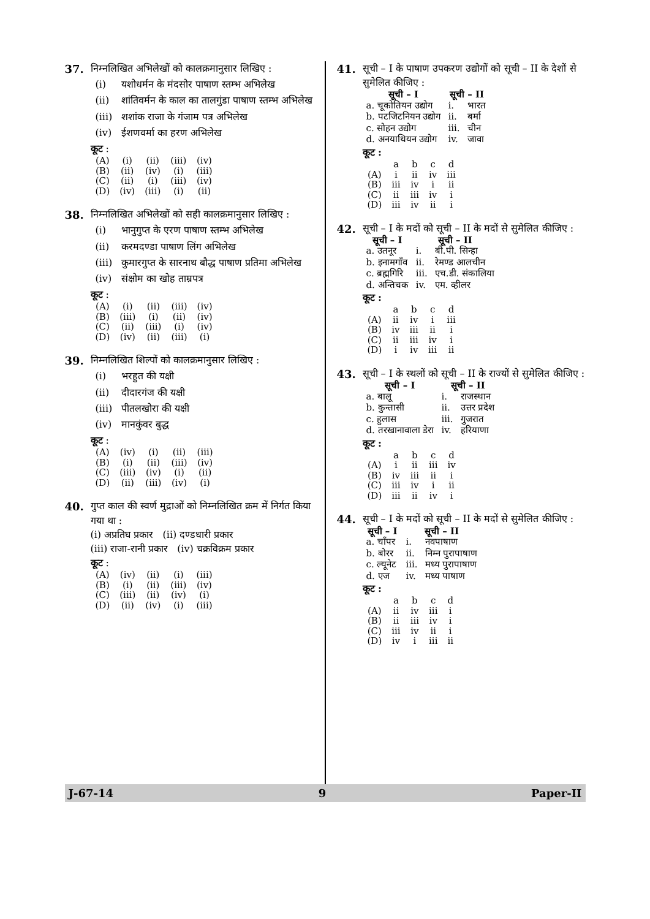37. निम्नलिखित अभिलेखों को कालक्रमानुसार लिखिए :
(i) यशोधर्मन के मंदसोर पाषाण स्तम्भ अभिलेख
(ii) शांतिवर्मन के काल का तालगुंडा पाषाण स्तम्भ अभिलेख
(iii) शशांक राजा के गंजाम पत्र अभिलेख
(iv) ईशणवर्मा का हरण अभिलेख
कूट :
| (A) | (i) | (ii) | (iii) | (iv) |
| (B) | (ii) | (iv) | (i) | (iii) |
| (C) | (ii) | (i) | (iii) | (iv) |
| (D) | (iv) | (iii) | (i) | (ii) |
38. निम्नलिखित अभिलेखों को सही कालक्रमानुसार लिखिए :
(i) भानुगुप्त के एरण पाषाण स्तम्भ अभिलेख
(ii) करमदण्डा पाषाण लिंग अभिलेख
(iii) कुमारगुप्त के सारनाथ बौद्ध पाषाण प्रतिमा अभिलेख
(iv) संक्षोम का खोह ताम्रपत्र
कूट :
| (A) | (i) | (ii) | (iii) | (iv) |
| (B) | (iii) | (i) | (ii) | (iv) |
| (C) | (ii) | (iii) | (i) | (iv) |
| (D) | (iv) | (ii) | (iii) | (i) |
39. निम्नलिखित शिल्पों को कालक्रमानुसार लिखिए :
(i) भरहुत की यक्षी
(ii) दीदारगंज की यक्षी
(iii) पीतलखोरा की यक्षी
(iv) मानकुंवर बुद्ध
कूट :
| (A) | (iv) | (i) | (ii) | (iii) |
| (B) | (i) | (ii) | (iii) | (iv) |
| (C) | (iii) | (iv) | (i) | (ii) |
| (D) | (ii) | (iii) | (iv) | (i) |
40. गुप्त काल की स्वर्ण मुद्राओं को निम्नलिखित क्रम में निर्गत किया गया था :
(i) अप्रतिघ प्रकार (ii) दण्डधारी प्रकार
(iii) राजा-रानी प्रकार (iv) चक्रविक्रम प्रकार
कूट :
| (A) | (iv) | (ii) | (i) | (iii) |
| (B) | (i) | (ii) | (iii) | (iv) |
| (C) | (iii) | (ii) | (iv) | (i) |
| (D) | (ii) | (iv) | (i) | (iii) |
41. सूची – I के पाषाण उपकरण उद्योगों को सूची – II के देशों से सुमेलित कीजिए :
| सूची – I | सूची – II | |
| --- | --- | --- |
| a. चूकोतियन उद्योग | i. | भारत |
| b. पटजिटनियन उद्योग | ii. | बर्मा |
| c. सोहन उद्योग | iii. | चीन |
| d. अनयाथियन उद्योग | iv. | जावा |
कूट :
| | a | b | c | d |
| (A) | i | ii | iv | iii |
| (B) | iii | iv | i | ii |
| (C) | ii | iii | iv | i |
| (D) | iii | iv | ii | i |
42. सूची – I के मदों को सूची – II के मदों से सुमेलित कीजिए :
| सूची – I | सूची – II | |
| --- | --- | --- |
| a. उतनूर | i. | बी.पी. सिन्हा |
| b. इनामगाँव | ii. | रेमण्ड आलचीन |
| c. ब्रह्मगिरि | iii. | एच.डी. संकालिया |
| d. अन्तिचक | iv. | एम. व्हीलर |
कूट :
| | a | b | c | d |
| (A) | ii | iv | i | iii |
| (B) | iv | iii | ii | i |
| (C) | ii | iii | iv | i |
| (D) | i | iv | iii | ii |
43. सूची – I के स्थलों को सूची – II के राज्यों से सुमेलित कीजिए :
| सूची – I | सूची – II | |
| --- | --- | --- |
| a. बालू | i. | राजस्थान |
| b. कुन्तासी | ii. | उत्तर प्रदेश |
| c. हुलास | iii. | गुजरात |
| d. तरखानावाला डेरा | iv. | हरियाणा |
कूट :
| | a | b | c | d |
| (A) | i | ii | iii | iv |
| (B) | iv | iii | ii | i |
| (C) | iii | iv | i | ii |
| (D) | iii | ii | iv | i |
44. सूची – I के मदों को सूची – II के मदों से सुमेलित कीजिए :
| सूची – I | सूची – II | |
| --- | --- | --- |
| a. चाँपर | i. | नवपाषाण |
| b. बोरर | ii. | निम्न पुरापाषाण |
| c. ल्यूनेट | iii. | मध्य पुरापाषाण |
| d. एज | iv. | मध्य पाषाण |
कूट :
| | a | b | c | d |
| (A) | ii | iv | iii | i |
| (B) | ii | iii | iv | i |
| (C) | iii | iv | ii | i |
| (D) | iv | i | iii | ii |
J-67-14 9 Paper-II